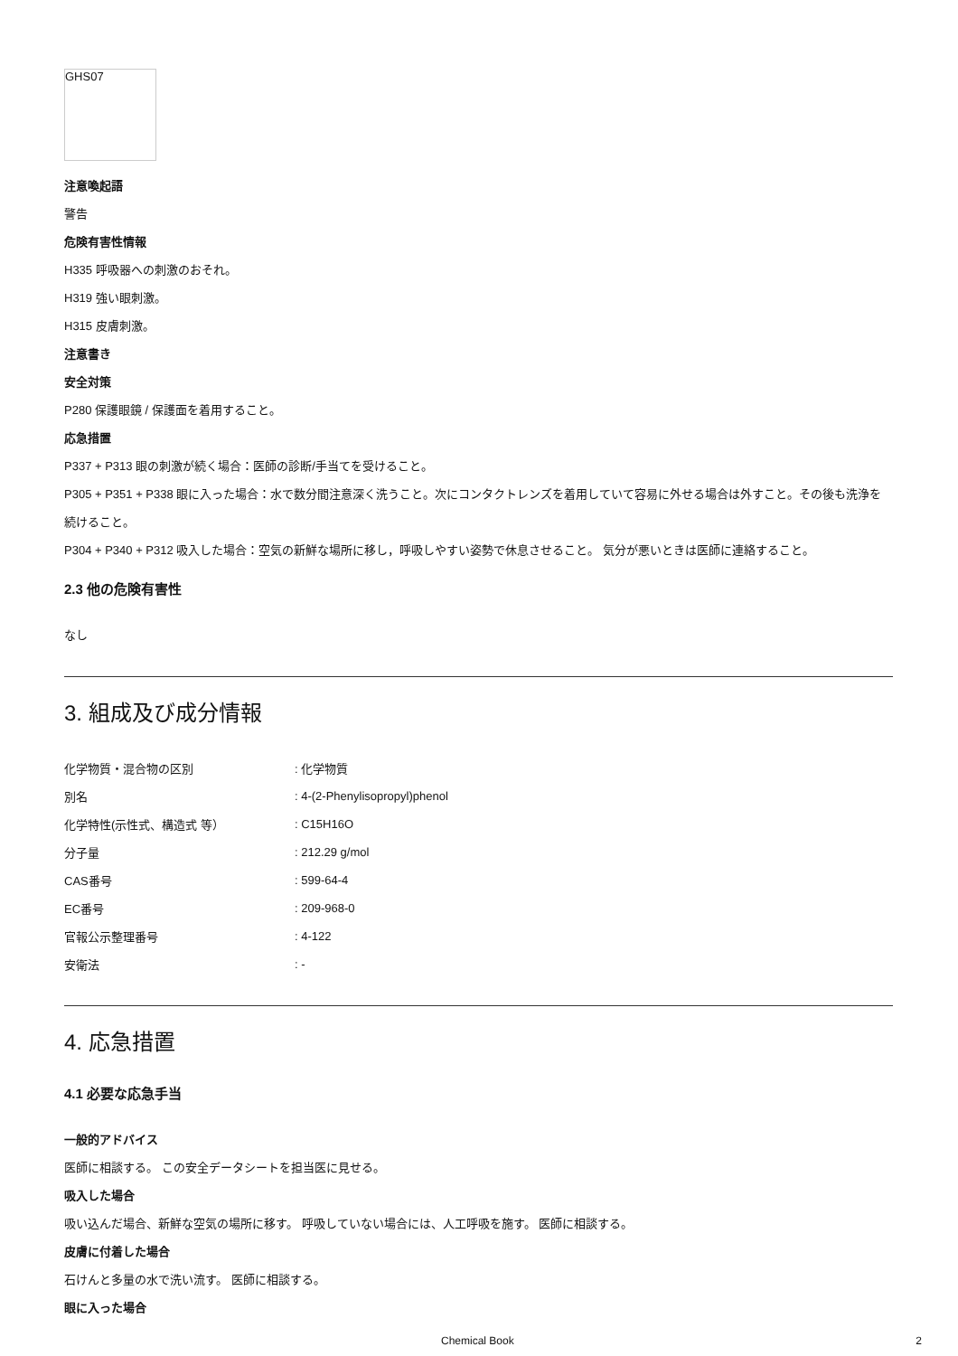GHS07
注意喚起語
警告
危険有害性情報
H335 呼吸器への刺激のおそれ。
H319 強い眼刺激。
H315 皮膚刺激。
注意書き
安全対策
P280 保護眼鏡 / 保護面を着用すること。
応急措置
P337 + P313 眼の刺激が続く場合：医師の診断/手当てを受けること。
P305 + P351 + P338 眼に入った場合：水で数分間注意深く洗うこと。次にコンタクトレンズを着用していて容易に外せる場合は外すこと。その後も洗浄を続けること。
P304 + P340 + P312 吸入した場合：空気の新鮮な場所に移し，呼吸しやすい姿勢で休息させること。 気分が悪いときは医師に連絡すること。
2.3 他の危険有害性
なし
3. 組成及び成分情報
| 化学物質・混合物の区別 | : 化学物質 |
| 別名 | : 4-(2-Phenylisopropyl)phenol |
| 化学特性(示性式、構造式 等） | : C15H16O |
| 分子量 | : 212.29 g/mol |
| CAS番号 | : 599-64-4 |
| EC番号 | : 209-968-0 |
| 官報公示整理番号 | : 4-122 |
| 安衛法 | : - |
4. 応急措置
4.1 必要な応急手当
一般的アドバイス
医師に相談する。 この安全データシートを担当医に見せる。
吸入した場合
吸い込んだ場合、新鮮な空気の場所に移す。 呼吸していない場合には、人工呼吸を施す。 医師に相談する。
皮膚に付着した場合
石けんと多量の水で洗い流す。 医師に相談する。
眼に入った場合
Chemical Book 2